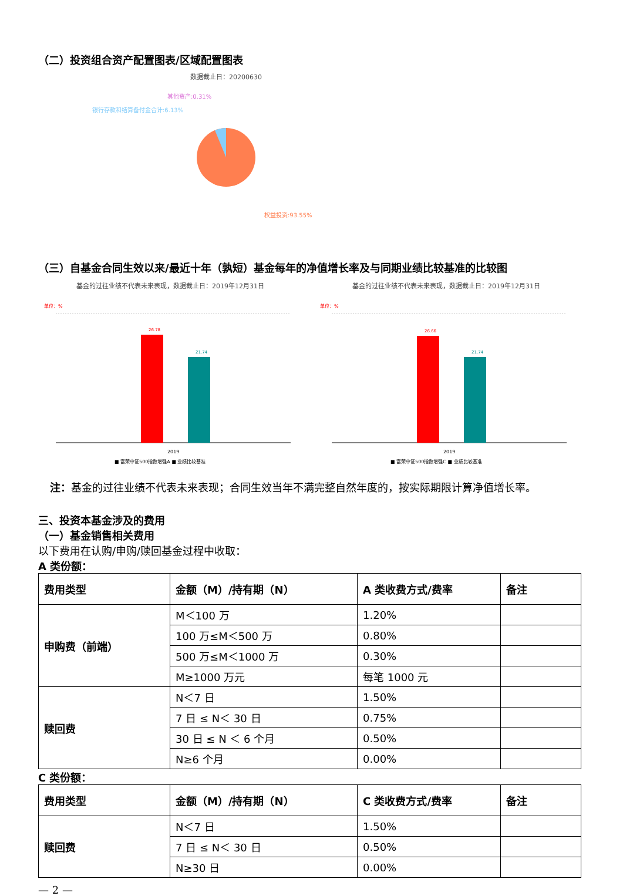（二）投资组合资产配置图表/区域配置图表
数据截止日：20200630
其他资产:0.31%
银行存款和结算备付金合计:6.13%
权益投资:93.55%
（三）自基金合同生效以来/最近十年（孰短）基金每年的净值增长率及与同期业绩比较基准的比较图
基金的过往业绩不代表未来表现，数据截止日：2019年12月31日
单位：%
26.78
21.74
2019
■ 富荣中证500指数增强A ■ 业绩比较基准
基金的过往业绩不代表未来表现，数据截止日：2019年12月31日
单位：%
26.66
21.74
2019
■ 富荣中证500指数增强C ■ 业绩比较基准
注：基金的过往业绩不代表未来表现；合同生效当年不满完整自然年度的，按实际期限计算净值增长率。
三、投资本基金涉及的费用
（一）基金销售相关费用
以下费用在认购/申购/赎回基金过程中收取：
A 类份额：
| 费用类型 | 金额（M）/持有期（N） | A 类收费方式/费率 | 备注 |
| --- | --- | --- | --- |
| 申购费（前端） | M＜100 万 | 1.20% | |
| | 100 万≤M＜500 万 | 0.80% | |
| | 500 万≤M＜1000 万 | 0.30% | |
| | M≥1000 万元 | 每笔 1000 元 | |
| 赎回费 | N＜7 日 | 1.50% | |
| | 7 日 ≤ N＜ 30 日 | 0.75% | |
| | 30 日 ≤ N ＜ 6 个月 | 0.50% | |
| | N≥6 个月 | 0.00% | |
C 类份额：
| 费用类型 | 金额（M）/持有期（N） | C 类收费方式/费率 | 备注 |
| --- | --- | --- | --- |
| 赎回费 | N＜7 日 | 1.50% | |
| | 7 日 ≤ N＜ 30 日 | 0.50% | |
| | N≥30 日 | 0.00% | |
— 2 —